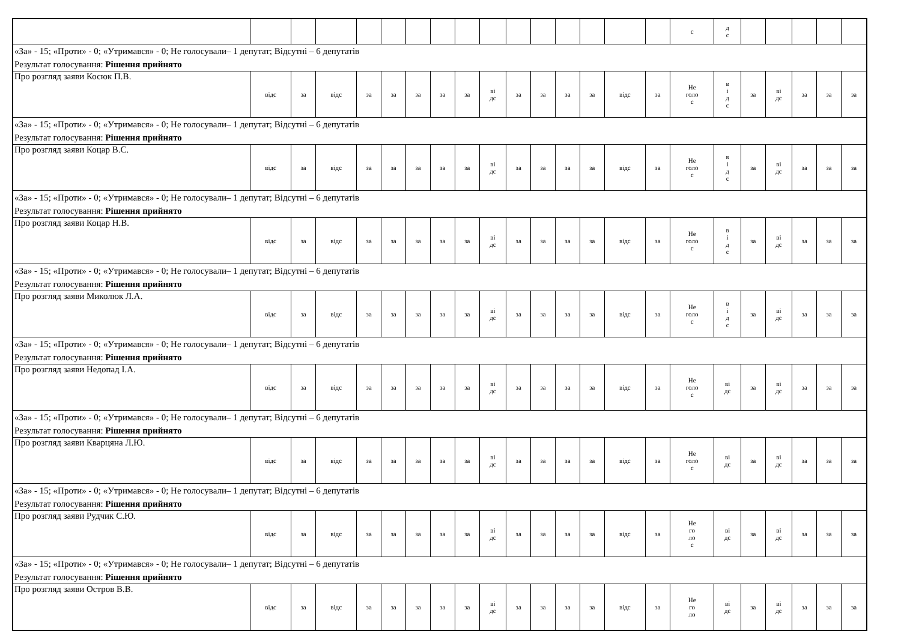| | | | | | | | | | | | | | | | | с | д с | | | | | |
| «За» - 15; «Проти» - 0; «Утримався» - 0; Не голосували– 1 депутат; Відсутні – 6 депутатів Результат голосування: Рішення прийнято | | | | | | | | | | | | | | | | | | | | | | |
| Про розгляд заяви Косюк П.В. | відс | за | відс | за | за | за | за | за | ві дс | за | за | за | за | відс | за | Не голо с | в і д с | за | ві дс | за | за | за |
| «За» - 15; «Проти» - 0; «Утримався» - 0; Не голосували– 1 депутат; Відсутні – 6 депутатів Результат голосування: Рішення прийнято | | | | | | | | | | | | | | | | | | | | | | |
| Про розгляд заяви Коцар В.С. | відс | за | відс | за | за | за | за | за | ві дс | за | за | за | за | відс | за | Не голо с | в і д с | за | ві дс | за | за | за |
| «За» - 15; «Проти» - 0; «Утримався» - 0; Не голосували– 1 депутат; Відсутні – 6 депутатів Результат голосування: Рішення прийнято | | | | | | | | | | | | | | | | | | | | | | |
| Про розгляд заяви Коцар Н.В. | відс | за | відс | за | за | за | за | за | ві дс | за | за | за | за | відс | за | Не голо с | в і д с | за | ві дс | за | за | за |
| «За» - 15; «Проти» - 0; «Утримався» - 0; Не голосували– 1 депутат; Відсутні – 6 депутатів Результат голосування: Рішення прийнято | | | | | | | | | | | | | | | | | | | | | | |
| Про розгляд заяви Миколюк Л.А. | відс | за | відс | за | за | за | за | за | ві дс | за | за | за | за | відс | за | Не голо с | в і д с | за | ві дс | за | за | за |
| «За» - 15; «Проти» - 0; «Утримався» - 0; Не голосували– 1 депутат; Відсутні – 6 депутатів Результат голосування: Рішення прийнято | | | | | | | | | | | | | | | | | | | | | | |
| Про розгляд заяви Недопад І.А. | відс | за | відс | за | за | за | за | за | ві дс | за | за | за | за | відс | за | Не голо с | ві дс | за | ві дс | за | за | за |
| «За» - 15; «Проти» - 0; «Утримався» - 0; Не голосували– 1 депутат; Відсутні – 6 депутатів Результат голосування: Рішення прийнято | | | | | | | | | | | | | | | | | | | | | | |
| Про розгляд заяви Кварцяна Л.Ю. | відс | за | відс | за | за | за | за | за | ві дс | за | за | за | за | відс | за | Не голо с | ві дс | за | ві дс | за | за | за |
| «За» - 15; «Проти» - 0; «Утримався» - 0; Не голосували– 1 депутат; Відсутні – 6 депутатів Результат голосування: Рішення прийнято | | | | | | | | | | | | | | | | | | | | | | |
| Про розгляд заяви Рудчик С.Ю. | відс | за | відс | за | за | за | за | за | ві дс | за | за | за | за | відс | за | Не го ло с | ві дс | за | ві дс | за | за | за |
| «За» - 15; «Проти» - 0; «Утримався» - 0; Не голосували– 1 депутат; Відсутні – 6 депутатів Результат голосування: Рішення прийнято | | | | | | | | | | | | | | | | | | | | | | |
| Про розгляд заяви Остров В.В. | відс | за | відс | за | за | за | за | за | ві дс | за | за | за | за | відс | за | Не го ло | ві дс | за | ві дс | за | за | за |